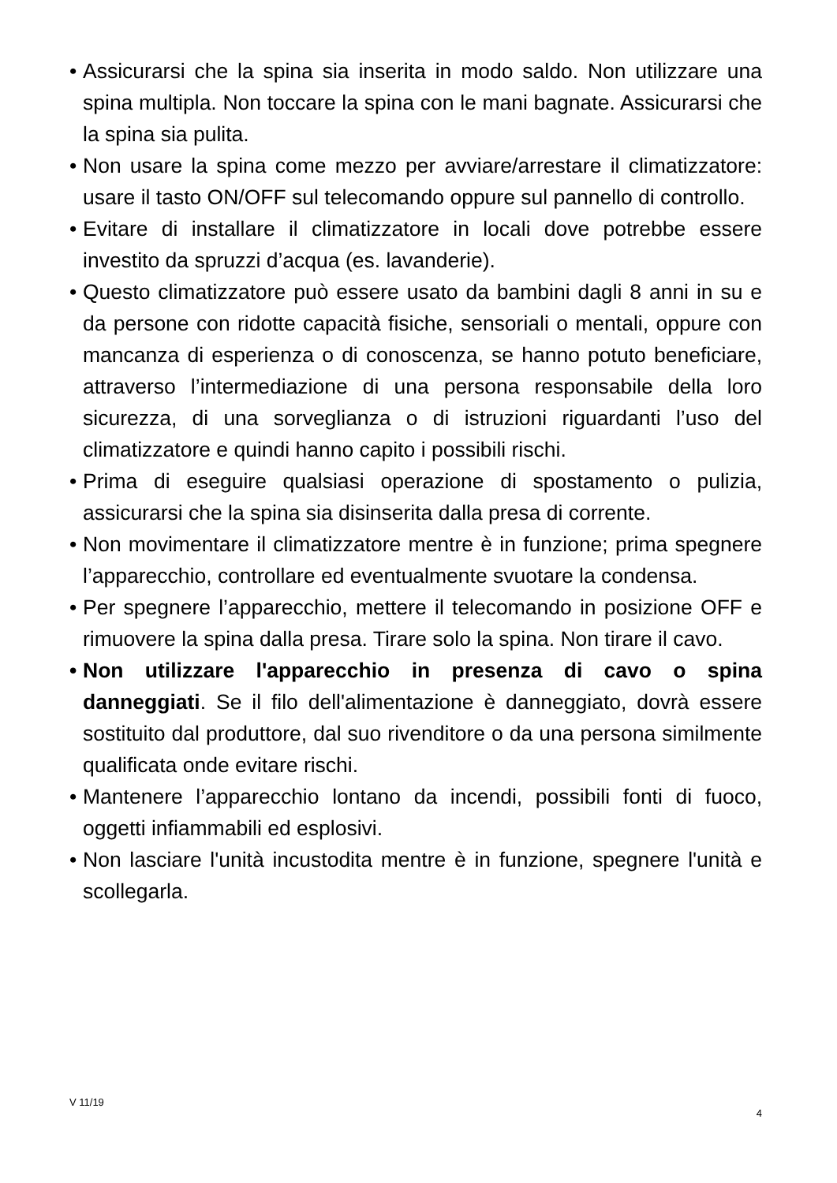• Assicurarsi che la spina sia inserita in modo saldo. Non utilizzare una spina multipla. Non toccare la spina con le mani bagnate. Assicurarsi che la spina sia pulita.
• Non usare la spina come mezzo per avviare/arrestare il climatizzatore: usare il tasto ON/OFF sul telecomando oppure sul pannello di controllo.
• Evitare di installare il climatizzatore in locali dove potrebbe essere investito da spruzzi d’acqua (es. lavanderie).
• Questo climatizzatore può essere usato da bambini dagli 8 anni in su e da persone con ridotte capacità fisiche, sensoriali o mentali, oppure con mancanza di esperienza o di conoscenza, se hanno potuto beneficiare, attraverso l’intermediazione di una persona responsabile della loro sicurezza, di una sorveglianza o di istruzioni riguardanti l’uso del climatizzatore e quindi hanno capito i possibili rischi.
• Prima di eseguire qualsiasi operazione di spostamento o pulizia, assicurarsi che la spina sia disinserita dalla presa di corrente.
• Non movimentare il climatizzatore mentre è in funzione; prima spegnere l’apparecchio, controllare ed eventualmente svuotare la condensa.
• Per spegnere l’apparecchio, mettere il telecomando in posizione OFF e rimuovere la spina dalla presa. Tirare solo la spina. Non tirare il cavo.
• Non utilizzare l'apparecchio in presenza di cavo o spina danneggiati. Se il filo dell'alimentazione è danneggiato, dovrà essere sostituito dal produttore, dal suo rivenditore o da una persona similmente qualificata onde evitare rischi.
• Mantenere l’apparecchio lontano da incendi, possibili fonti di fuoco, oggetti infiammabili ed esplosivi.
• Non lasciare l'unità incustodita mentre è in funzione, spegnere l'unità e scollegarla.
V 11/19 4